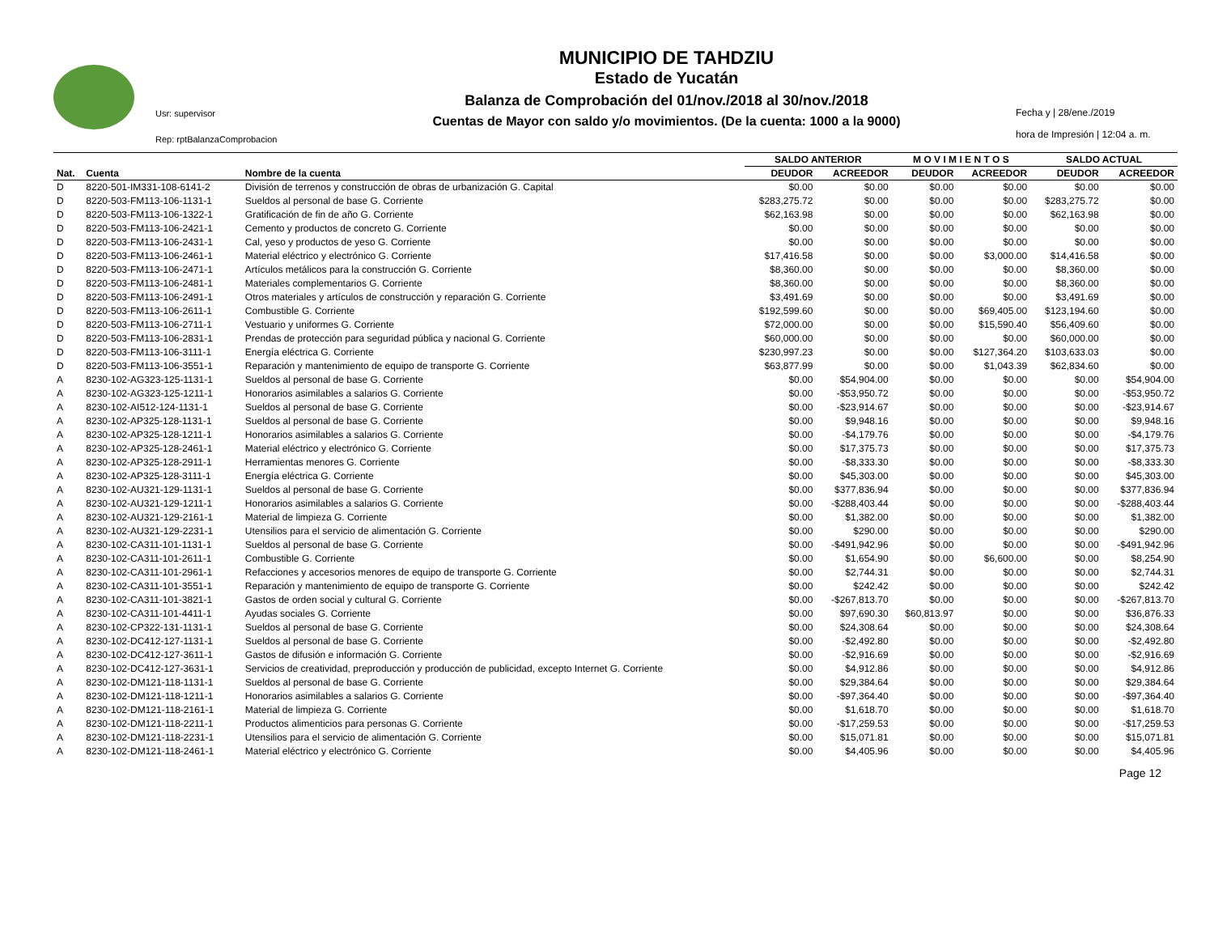Usr: supervisor
Rep: rptBalanzaComprobacion
MUNICIPIO DE TAHDZIU
Estado de Yucatán
Balanza de Comprobación del 01/nov./2018 al 30/nov./2018
Cuentas de Mayor con saldo y/o movimientos. (De la cuenta: 1000 a la 9000)
Fecha y | 28/ene./2019
hora de Impresión | 12:04 a. m.
| | | | SALDO ANTERIOR | | M O V I M I E N T O S | | SALDO ACTUAL | |
| --- | --- | --- | --- | --- | --- | --- | --- | --- |
| Nat. | Cuenta | Nombre de la cuenta | DEUDOR | ACREEDOR | DEUDOR | ACREEDOR | DEUDOR | ACREEDOR |
| D | 8220-501-IM331-108-6141-2 | División de terrenos y construcción de obras de urbanización G. Capital | $0.00 | $0.00 | $0.00 | $0.00 | $0.00 | $0.00 |
| D | 8220-503-FM113-106-1131-1 | Sueldos al personal de base G. Corriente | $283,275.72 | $0.00 | $0.00 | $0.00 | $283,275.72 | $0.00 |
| D | 8220-503-FM113-106-1322-1 | Gratificación de fin de año G. Corriente | $62,163.98 | $0.00 | $0.00 | $0.00 | $62,163.98 | $0.00 |
| D | 8220-503-FM113-106-2421-1 | Cemento y productos de concreto G. Corriente | $0.00 | $0.00 | $0.00 | $0.00 | $0.00 | $0.00 |
| D | 8220-503-FM113-106-2431-1 | Cal, yeso y productos de yeso G. Corriente | $0.00 | $0.00 | $0.00 | $0.00 | $0.00 | $0.00 |
| D | 8220-503-FM113-106-2461-1 | Material eléctrico y electrónico G. Corriente | $17,416.58 | $0.00 | $0.00 | $3,000.00 | $14,416.58 | $0.00 |
| D | 8220-503-FM113-106-2471-1 | Artículos metálicos para la construcción G. Corriente | $8,360.00 | $0.00 | $0.00 | $0.00 | $8,360.00 | $0.00 |
| D | 8220-503-FM113-106-2481-1 | Materiales complementarios G. Corriente | $8,360.00 | $0.00 | $0.00 | $0.00 | $8,360.00 | $0.00 |
| D | 8220-503-FM113-106-2491-1 | Otros materiales y artículos de construcción y reparación G. Corriente | $3,491.69 | $0.00 | $0.00 | $0.00 | $3,491.69 | $0.00 |
| D | 8220-503-FM113-106-2611-1 | Combustible G. Corriente | $192,599.60 | $0.00 | $0.00 | $69,405.00 | $123,194.60 | $0.00 |
| D | 8220-503-FM113-106-2711-1 | Vestuario y uniformes G. Corriente | $72,000.00 | $0.00 | $0.00 | $15,590.40 | $56,409.60 | $0.00 |
| D | 8220-503-FM113-106-2831-1 | Prendas de protección para seguridad pública y nacional G. Corriente | $60,000.00 | $0.00 | $0.00 | $0.00 | $60,000.00 | $0.00 |
| D | 8220-503-FM113-106-3111-1 | Energía eléctrica G. Corriente | $230,997.23 | $0.00 | $0.00 | $127,364.20 | $103,633.03 | $0.00 |
| D | 8220-503-FM113-106-3551-1 | Reparación y mantenimiento de equipo de transporte G. Corriente | $63,877.99 | $0.00 | $0.00 | $1,043.39 | $62,834.60 | $0.00 |
| A | 8230-102-AG323-125-1131-1 | Sueldos al personal de base G. Corriente | $0.00 | $54,904.00 | $0.00 | $0.00 | $0.00 | $54,904.00 |
| A | 8230-102-AG323-125-1211-1 | Honorarios asimilables a salarios G. Corriente | $0.00 | -$53,950.72 | $0.00 | $0.00 | $0.00 | -$53,950.72 |
| A | 8230-102-AI512-124-1131-1 | Sueldos al personal de base G. Corriente | $0.00 | -$23,914.67 | $0.00 | $0.00 | $0.00 | -$23,914.67 |
| A | 8230-102-AP325-128-1131-1 | Sueldos al personal de base G. Corriente | $0.00 | $9,948.16 | $0.00 | $0.00 | $0.00 | $9,948.16 |
| A | 8230-102-AP325-128-1211-1 | Honorarios asimilables a salarios G. Corriente | $0.00 | -$4,179.76 | $0.00 | $0.00 | $0.00 | -$4,179.76 |
| A | 8230-102-AP325-128-2461-1 | Material eléctrico y electrónico G. Corriente | $0.00 | $17,375.73 | $0.00 | $0.00 | $0.00 | $17,375.73 |
| A | 8230-102-AP325-128-2911-1 | Herramientas menores G. Corriente | $0.00 | -$8,333.30 | $0.00 | $0.00 | $0.00 | -$8,333.30 |
| A | 8230-102-AP325-128-3111-1 | Energía eléctrica G. Corriente | $0.00 | $45,303.00 | $0.00 | $0.00 | $0.00 | $45,303.00 |
| A | 8230-102-AU321-129-1131-1 | Sueldos al personal de base G. Corriente | $0.00 | $377,836.94 | $0.00 | $0.00 | $0.00 | $377,836.94 |
| A | 8230-102-AU321-129-1211-1 | Honorarios asimilables a salarios G. Corriente | $0.00 | -$288,403.44 | $0.00 | $0.00 | $0.00 | -$288,403.44 |
| A | 8230-102-AU321-129-2161-1 | Material de limpieza G. Corriente | $0.00 | $1,382.00 | $0.00 | $0.00 | $0.00 | $1,382.00 |
| A | 8230-102-AU321-129-2231-1 | Utensilios para el servicio de alimentación G. Corriente | $0.00 | $290.00 | $0.00 | $0.00 | $0.00 | $290.00 |
| A | 8230-102-CA311-101-1131-1 | Sueldos al personal de base G. Corriente | $0.00 | -$491,942.96 | $0.00 | $0.00 | $0.00 | -$491,942.96 |
| A | 8230-102-CA311-101-2611-1 | Combustible G. Corriente | $0.00 | $1,654.90 | $0.00 | $6,600.00 | $0.00 | $8,254.90 |
| A | 8230-102-CA311-101-2961-1 | Refacciones y accesorios menores de equipo de transporte G. Corriente | $0.00 | $2,744.31 | $0.00 | $0.00 | $0.00 | $2,744.31 |
| A | 8230-102-CA311-101-3551-1 | Reparación y mantenimiento de equipo de transporte G. Corriente | $0.00 | $242.42 | $0.00 | $0.00 | $0.00 | $242.42 |
| A | 8230-102-CA311-101-3821-1 | Gastos de orden social y cultural G. Corriente | $0.00 | -$267,813.70 | $0.00 | $0.00 | $0.00 | -$267,813.70 |
| A | 8230-102-CA311-101-4411-1 | Ayudas sociales G. Corriente | $0.00 | $97,690.30 | $60,813.97 | $0.00 | $0.00 | $36,876.33 |
| A | 8230-102-CP322-131-1131-1 | Sueldos al personal de base G. Corriente | $0.00 | $24,308.64 | $0.00 | $0.00 | $0.00 | $24,308.64 |
| A | 8230-102-DC412-127-1131-1 | Sueldos al personal de base G. Corriente | $0.00 | -$2,492.80 | $0.00 | $0.00 | $0.00 | -$2,492.80 |
| A | 8230-102-DC412-127-3611-1 | Gastos de difusión e información G. Corriente | $0.00 | -$2,916.69 | $0.00 | $0.00 | $0.00 | -$2,916.69 |
| A | 8230-102-DC412-127-3631-1 | Servicios de creatividad, preproducción y producción de publicidad, excepto Internet G. Corriente | $0.00 | $4,912.86 | $0.00 | $0.00 | $0.00 | $4,912.86 |
| A | 8230-102-DM121-118-1131-1 | Sueldos al personal de base G. Corriente | $0.00 | $29,384.64 | $0.00 | $0.00 | $0.00 | $29,384.64 |
| A | 8230-102-DM121-118-1211-1 | Honorarios asimilables a salarios G. Corriente | $0.00 | -$97,364.40 | $0.00 | $0.00 | $0.00 | -$97,364.40 |
| A | 8230-102-DM121-118-2161-1 | Material de limpieza G. Corriente | $0.00 | $1,618.70 | $0.00 | $0.00 | $0.00 | $1,618.70 |
| A | 8230-102-DM121-118-2211-1 | Productos alimenticios para personas G. Corriente | $0.00 | -$17,259.53 | $0.00 | $0.00 | $0.00 | -$17,259.53 |
| A | 8230-102-DM121-118-2231-1 | Utensilios para el servicio de alimentación G. Corriente | $0.00 | $15,071.81 | $0.00 | $0.00 | $0.00 | $15,071.81 |
| A | 8230-102-DM121-118-2461-1 | Material eléctrico y electrónico G. Corriente | $0.00 | $4,405.96 | $0.00 | $0.00 | $0.00 | $4,405.96 |
Page 12